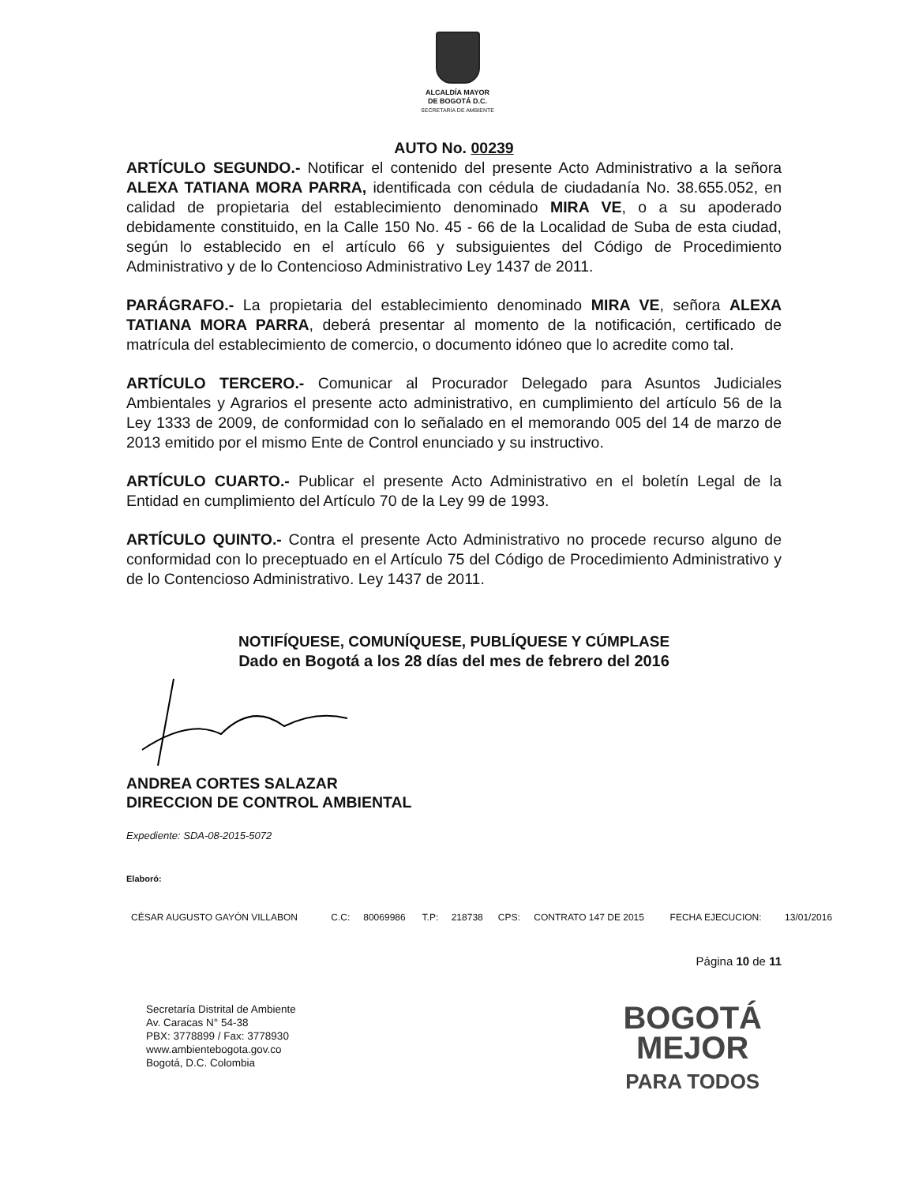ALCALDÍA MAYOR
DE BOGOTÁ D.C.
SECRETARÍA DE AMBIENTE
AUTO No. 00239
ARTÍCULO SEGUNDO.- Notificar el contenido del presente Acto Administrativo a la señora ALEXA TATIANA MORA PARRA, identificada con cédula de ciudadanía No. 38.655.052, en calidad de propietaria del establecimiento denominado MIRA VE, o a su apoderado debidamente constituido, en la Calle 150 No. 45 - 66 de la Localidad de Suba de esta ciudad, según lo establecido en el artículo 66 y subsiguientes del Código de Procedimiento Administrativo y de lo Contencioso Administrativo Ley 1437 de 2011.
PARÁGRAFO.- La propietaria del establecimiento denominado MIRA VE, señora ALEXA TATIANA MORA PARRA, deberá presentar al momento de la notificación, certificado de matrícula del establecimiento de comercio, o documento idóneo que lo acredite como tal.
ARTÍCULO TERCERO.- Comunicar al Procurador Delegado para Asuntos Judiciales Ambientales y Agrarios el presente acto administrativo, en cumplimiento del artículo 56 de la Ley 1333 de 2009, de conformidad con lo señalado en el memorando 005 del 14 de marzo de 2013 emitido por el mismo Ente de Control enunciado y su instructivo.
ARTÍCULO CUARTO.- Publicar el presente Acto Administrativo en el boletín Legal de la Entidad en cumplimiento del Artículo 70 de la Ley 99 de 1993.
ARTÍCULO QUINTO.- Contra el presente Acto Administrativo no procede recurso alguno de conformidad con lo preceptuado en el Artículo 75 del Código de Procedimiento Administrativo y de lo Contencioso Administrativo. Ley 1437 de 2011.
NOTIFÍQUESE, COMUNÍQUESE, PUBLÍQUESE Y CÚMPLASE
Dado en Bogotá a los 28 días del mes de febrero del 2016
ANDREA CORTES SALAZAR
DIRECCION DE CONTROL AMBIENTAL
Expediente: SDA-08-2015-5072
Elaboró:
| CÉSAR AUGUSTO GAYÓN VILLABON | C.C: | 80069986 | T.P: | 218738 | CPS: | CONTRATO 147 DE 2015 | FECHA EJECUCION: | 13/01/2016 |
Página 10 de 11
Secretaría Distrital de Ambiente
Av. Caracas N° 54-38
PBX: 3778899 / Fax: 3778930
www.ambientebogota.gov.co
Bogotá, D.C. Colombia
BOGOTÁ
MEJOR
PARA TODOS